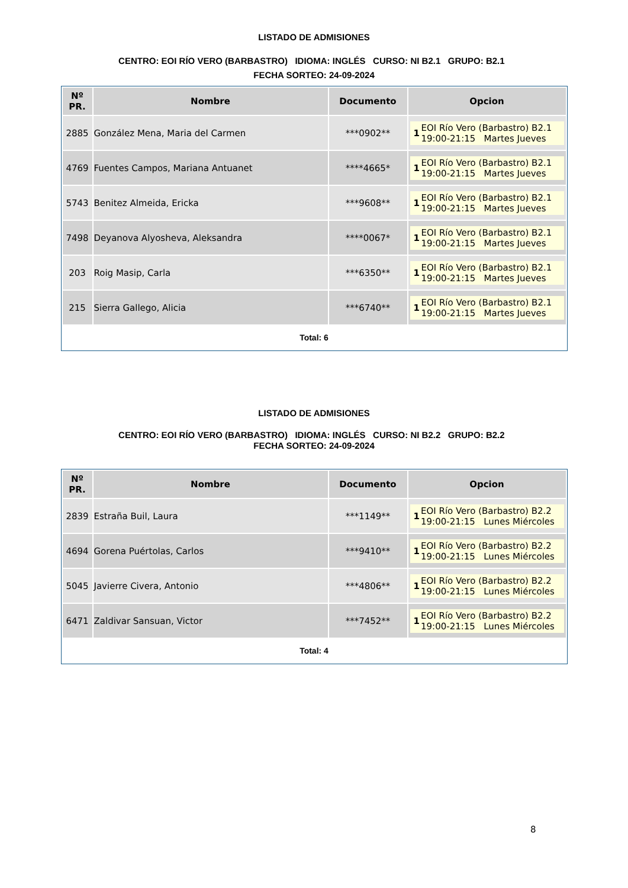LISTADO DE ADMISIONES
CENTRO: EOI RÍO VERO (BARBASTRO) IDIOMA: INGLÉS CURSO: NI B2.1 GRUPO: B2.1 FECHA SORTEO: 24-09-2024
| Nº PR. | Nombre | Documento | Opcion |
| --- | --- | --- | --- |
| 2885 | González Mena, Maria del Carmen | ***0902** | 1 EOI Río Vero (Barbastro) B2.1 19:00-21:15 Martes Jueves |
| 4769 | Fuentes Campos, Mariana Antuanet | ****4665* | 1 EOI Río Vero (Barbastro) B2.1 19:00-21:15 Martes Jueves |
| 5743 | Benitez Almeida, Ericka | ***9608** | 1 EOI Río Vero (Barbastro) B2.1 19:00-21:15 Martes Jueves |
| 7498 | Deyanova Alyosheva, Aleksandra | ****0067* | 1 EOI Río Vero (Barbastro) B2.1 19:00-21:15 Martes Jueves |
| 203 | Roig Masip, Carla | ***6350** | 1 EOI Río Vero (Barbastro) B2.1 19:00-21:15 Martes Jueves |
| 215 | Sierra Gallego, Alicia | ***6740** | 1 EOI Río Vero (Barbastro) B2.1 19:00-21:15 Martes Jueves |
Total: 6
LISTADO DE ADMISIONES
CENTRO: EOI RÍO VERO (BARBASTRO) IDIOMA: INGLÉS CURSO: NI B2.2 GRUPO: B2.2 FECHA SORTEO: 24-09-2024
| Nº PR. | Nombre | Documento | Opcion |
| --- | --- | --- | --- |
| 2839 | Estraña Buil, Laura | ***1149** | 1 EOI Río Vero (Barbastro) B2.2 19:00-21:15 Lunes Miércoles |
| 4694 | Gorena Puértolas, Carlos | ***9410** | 1 EOI Río Vero (Barbastro) B2.2 19:00-21:15 Lunes Miércoles |
| 5045 | Javierre Civera, Antonio | ***4806** | 1 EOI Río Vero (Barbastro) B2.2 19:00-21:15 Lunes Miércoles |
| 6471 | Zaldivar Sansuan, Victor | ***7452** | 1 EOI Río Vero (Barbastro) B2.2 19:00-21:15 Lunes Miércoles |
Total: 4
8